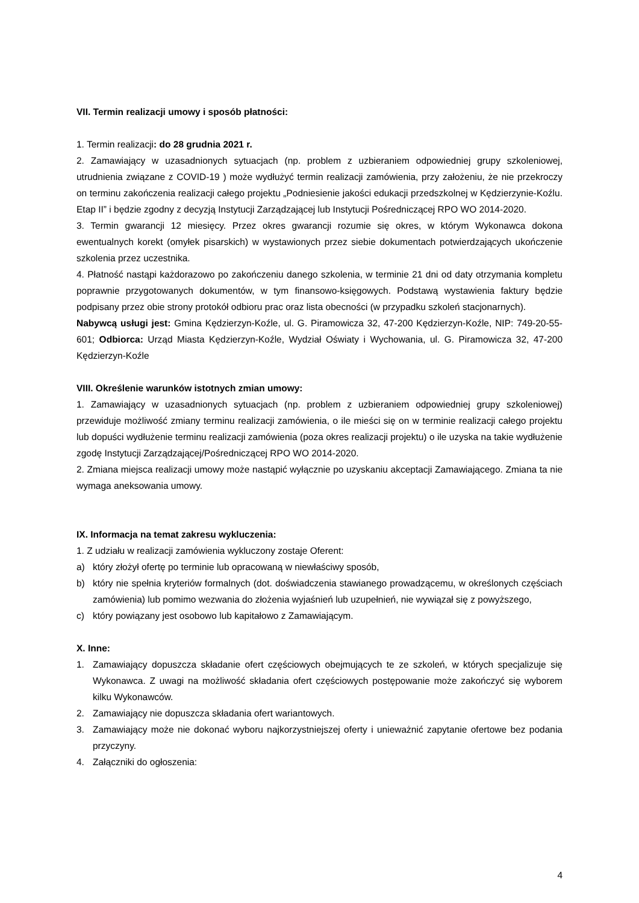VII. Termin realizacji umowy i sposób płatności:
1. Termin realizacji: do 28 grudnia 2021 r.
2. Zamawiający w uzasadnionych sytuacjach (np. problem z uzbieraniem odpowiedniej grupy szkoleniowej, utrudnienia związane z COVID-19 ) może wydłużyć termin realizacji zamówienia, przy założeniu, że nie przekroczy on terminu zakończenia realizacji całego projektu „Podniesienie jakości edukacji przedszkolnej w Kędzierzynie-Koźlu. Etap II” i będzie zgodny z decyzją Instytucji Zarządzającej lub Instytucji Pośredniczącej RPO WO 2014-2020.
3. Termin gwarancji 12 miesięcy. Przez okres gwarancji rozumie się okres, w którym Wykonawca dokona ewentualnych korekt (omyłek pisarskich) w wystawionych przez siebie dokumentach potwierdzających ukończenie szkolenia przez uczestnika.
4. Płatność nastąpi każdorazowo po zakończeniu danego szkolenia, w terminie 21 dni od daty otrzymania kompletu poprawnie przygotowanych dokumentów, w tym finansowo-księgowych. Podstawą wystawienia faktury będzie podpisany przez obie strony protokół odbioru prac oraz lista obecności (w przypadku szkoleń stacjonarnych).
Nabywcą usługi jest: Gmina Kędzierzyn-Koźle, ul. G. Piramowicza 32, 47-200 Kędzierzyn-Koźle, NIP: 749-20-55-601; Odbiorca: Urząd Miasta Kędzierzyn-Koźle, Wydział Oświaty i Wychowania, ul. G. Piramowicza 32, 47-200 Kędzierzyn-Koźle
VIII. Określenie warunków istotnych zmian umowy:
1. Zamawiający w uzasadnionych sytuacjach (np. problem z uzbieraniem odpowiedniej grupy szkoleniowej) przewiduje możliwość zmiany terminu realizacji zamówienia, o ile mieści się on w terminie realizacji całego projektu lub dopuści wydłużenie terminu realizacji zamówienia (poza okres realizacji projektu) o ile uzyska na takie wydłużenie zgodę Instytucji Zarządzającej/Pośredniczącej RPO WO 2014-2020.
2. Zmiana miejsca realizacji umowy może nastąpić wyłącznie po uzyskaniu akceptacji Zamawiającego. Zmiana ta nie wymaga aneksowania umowy.
IX. Informacja na temat zakresu wykluczenia:
1. Z udziału w realizacji zamówienia wykluczony zostaje Oferent:
a) który złożył ofertę po terminie lub opracowaną w niewłaściwy sposób,
b) który nie spełnia kryteriów formalnych (dot. doświadczenia stawianego prowadzącemu, w określonych częściach zamówienia) lub pomimo wezwania do złożenia wyjaśnień lub uzupełnień, nie wywiązał się z powyższego,
c) który powiązany jest osobowo lub kapitałowo z Zamawiającym.
X. Inne:
1. Zamawiający dopuszcza składanie ofert częściowych obejmujących te ze szkoleń, w których specjalizuje się Wykonawca. Z uwagi na możliwość składania ofert częściowych postępowanie może zakończyć się wyborem kilku Wykonawców.
2. Zamawiający nie dopuszcza składania ofert wariantowych.
3. Zamawiający może nie dokonać wyboru najkorzystniejszej oferty i unieważnić zapytanie ofertowe bez podania przyczyny.
4. Załączniki do ogłoszenia:
4